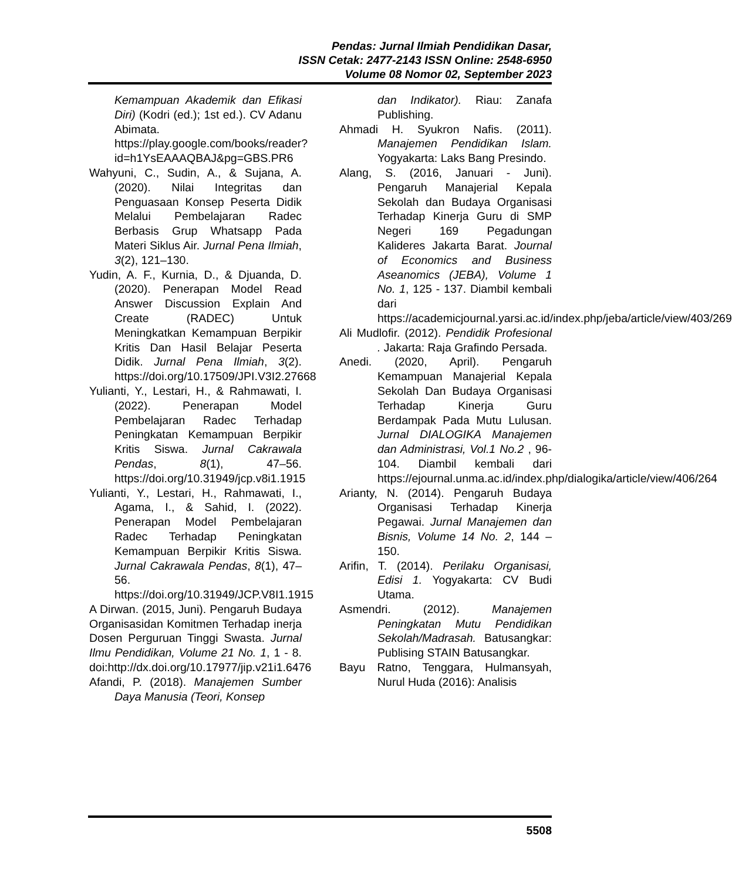Pendas: Jurnal Ilmiah Pendidikan Dasar,
ISSN Cetak: 2477-2143 ISSN Online: 2548-6950
Volume 08 Nomor 02, September 2023
Kemampuan Akademik dan Efikasi Diri) (Kodri (ed.); 1st ed.). CV Adanu Abimata. https://play.google.com/books/reader?id=h1YsEAAAQBAJ&pg=GBS.PR6
Wahyuni, C., Sudin, A., & Sujana, A. (2020). Nilai Integritas dan Penguasaan Konsep Peserta Didik Melalui Pembelajaran Radec Berbasis Grup Whatsapp Pada Materi Siklus Air. Jurnal Pena Ilmiah, 3(2), 121–130.
Yudin, A. F., Kurnia, D., & Djuanda, D. (2020). Penerapan Model Read Answer Discussion Explain And Create (RADEC) Untuk Meningkatkan Kemampuan Berpikir Kritis Dan Hasil Belajar Peserta Didik. Jurnal Pena Ilmiah, 3(2). https://doi.org/10.17509/JPI.V3I2.27668
Yulianti, Y., Lestari, H., & Rahmawati, I. (2022). Penerapan Model Pembelajaran Radec Terhadap Peningkatan Kemampuan Berpikir Kritis Siswa. Jurnal Cakrawala Pendas, 8(1), 47–56. https://doi.org/10.31949/jcp.v8i1.1915
Yulianti, Y., Lestari, H., Rahmawati, I., Agama, I., & Sahid, I. (2022). Penerapan Model Pembelajaran Radec Terhadap Peningkatan Kemampuan Berpikir Kritis Siswa. Jurnal Cakrawala Pendas, 8(1), 47–56. https://doi.org/10.31949/JCP.V8I1.1915
A Dirwan. (2015, Juni). Pengaruh Budaya Organisasidan Komitmen Terhadap inerja Dosen Perguruan Tinggi Swasta. Jurnal Ilmu Pendidikan, Volume 21 No. 1, 1 - 8. doi:http://dx.doi.org/10.17977/jip.v21i1.6476
Afandi, P. (2018). Manajemen Sumber Daya Manusia (Teori, Konsep
dan Indikator). Riau: Zanafa Publishing.
Ahmadi H. Syukron Nafis. (2011). Manajemen Pendidikan Islam. Yogyakarta: Laks Bang Presindo.
Alang, S. (2016, Januari - Juni). Pengaruh Manajerial Kepala Sekolah dan Budaya Organisasi Terhadap Kinerja Guru di SMP Negeri 169 Pegadungan Kalideres Jakarta Barat. Journal of Economics and Business Aseanomics (JEBA), Volume 1 No. 1, 125 - 137. Diambil kembali dari https://academicjournal.yarsi.ac.id/index.php/jeba/article/view/403/269
Ali Mudlofir. (2012). Pendidik Profesional . Jakarta: Raja Grafindo Persada.
Anedi. (2020, April). Pengaruh Kemampuan Manajerial Kepala Sekolah Dan Budaya Organisasi Terhadap Kinerja Guru Berdampak Pada Mutu Lulusan. Jurnal DIALOGIKA Manajemen dan Administrasi, Vol.1 No.2 , 96-104. Diambil kembali dari https://ejournal.unma.ac.id/index.php/dialogika/article/view/406/264
Arianty, N. (2014). Pengaruh Budaya Organisasi Terhadap Kinerja Pegawai. Jurnal Manajemen dan Bisnis, Volume 14 No. 2, 144 –150.
Arifin, T. (2014). Perilaku Organisasi, Edisi 1. Yogyakarta: CV Budi Utama.
Asmendri. (2012). Manajemen Peningkatan Mutu Pendidikan Sekolah/Madrasah. Batusangkar: Publising STAIN Batusangkar.
Bayu Ratno, Tenggara, Hulmansyah, Nurul Huda (2016): Analisis
5508